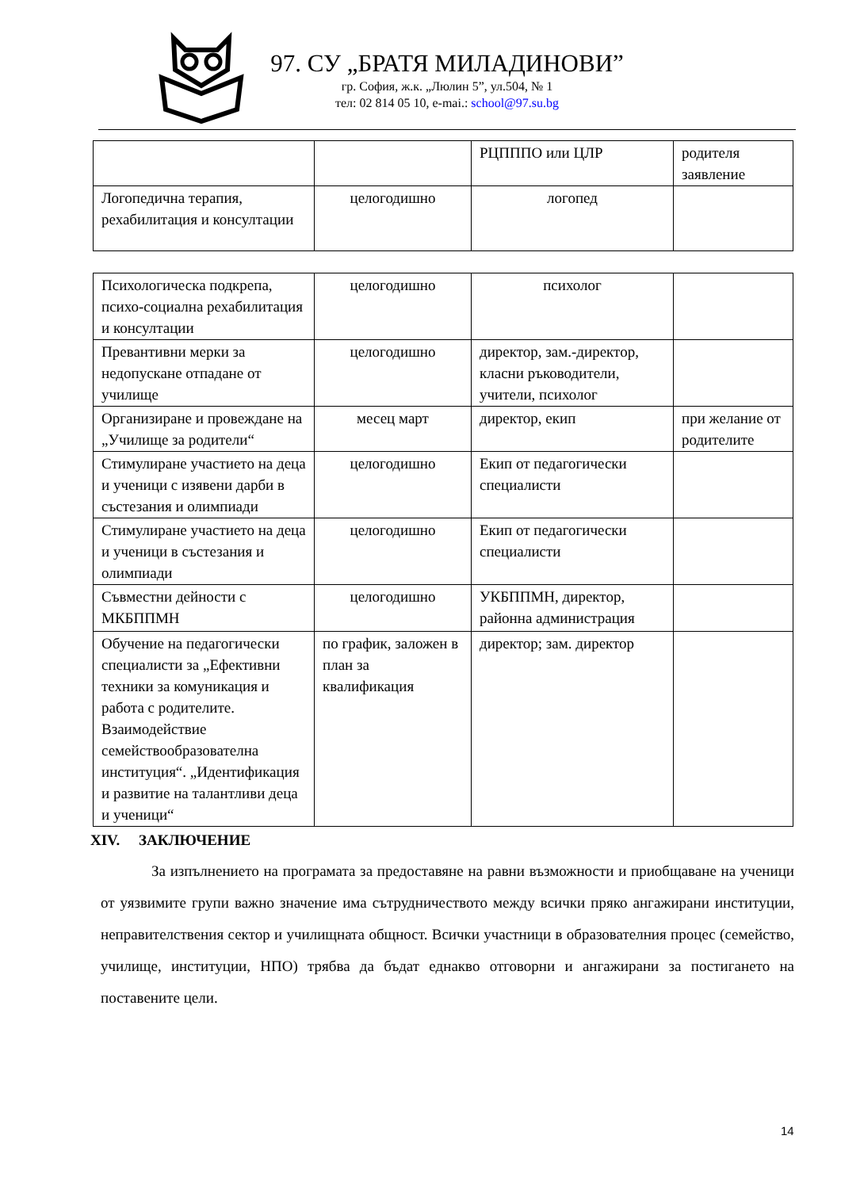97. СУ „БРАТЯ МИЛАДИНОВИ”
гр. София, ж.к. „Люлин 5”, ул.504, № 1
тел: 02 814 05 10, e-mai.: school@97.su.bg
| | | РЦПППО или ЦЛР | родителя заявление |
| Логопедична терапия, рехабилитация и консултации | целогодишно | логопед | |
| Психологическа подкрепа, психо-социална рехабилитация и консултации | целогодишно | психолог | |
| Превантивни мерки за недопускане отпадане от училище | целогодишно | директор, зам.-директор, класни ръководители, учители, психолог | |
| Организиране и провеждане на „Училище за родители“ | месец март | директор, екип | при желание от родителите |
| Стимулиране участието на деца и ученици с изявени дарби в състезания и олимпиади | целогодишно | Екип от педагогически специалисти | |
| Стимулиране участието на деца и ученици в състезания и олимпиади | целогодишно | Екип от педагогически специалисти | |
| Съвместни дейности с МКБППМН | целогодишно | УКБППМН, директор, районна администрация | |
| Обучение на педагогически специалисти за „Ефективни техники за комуникация и работа с родителите. Взаимодействие семействообразователна институция“. „Идентификация и развитие на талантливи деца и ученици“ | по график, заложен в план за квалификация | директор; зам. директор | |
XIV. ЗАКЛЮЧЕНИЕ
За изпълнението на програмата за предоставяне на равни възможности и приобщаване на ученици от уязвимите групи важно значение има сътрудничеството между всички пряко ангажирани институции, неправителствения сектор и училищната общност. Всички участници в образователния процес (семейство, училище, институции, НПО) трябва да бъдат еднакво отговорни и ангажирани за постигането на поставените цели.
14